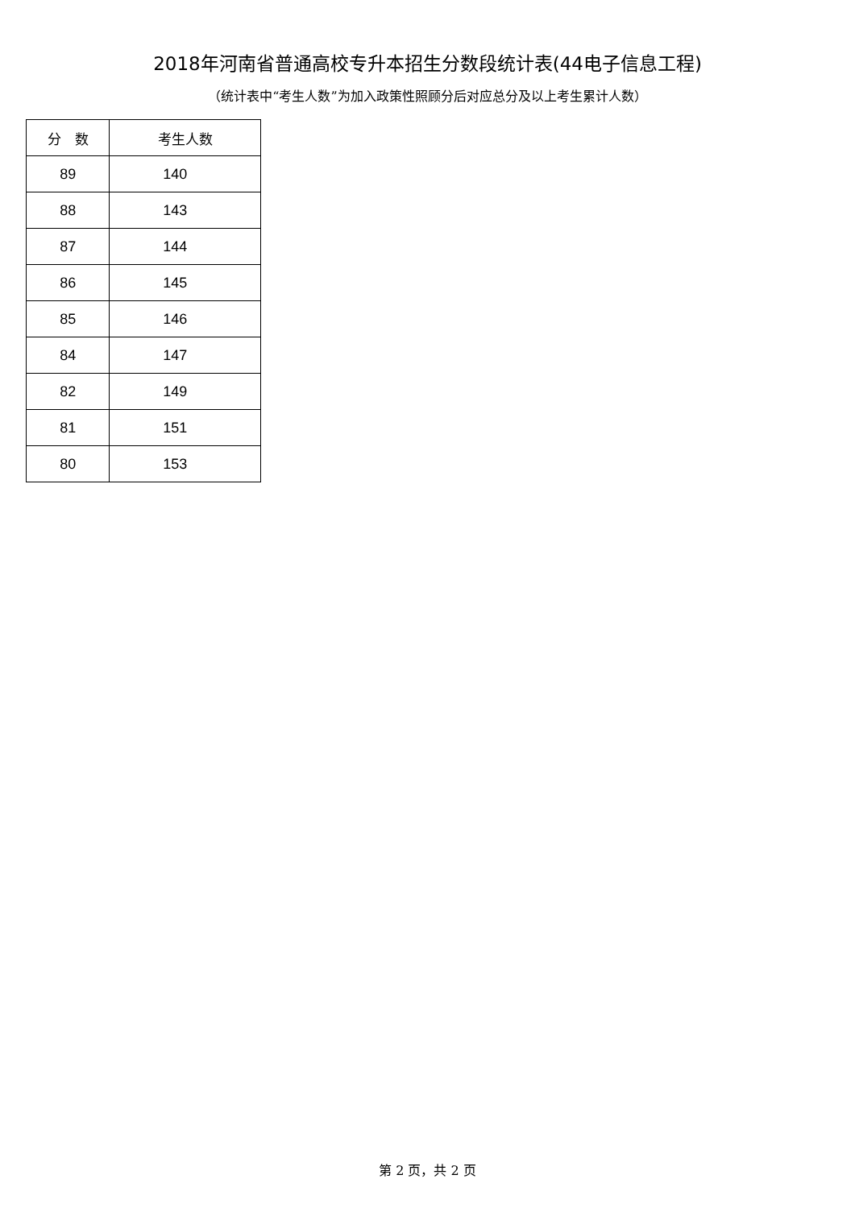2018年河南省普通高校专升本招生分数段统计表(44电子信息工程)
（统计表中“考生人数”为加入政策性照顾分后对应总分及以上考生累计人数）
| 分 数 | 考生人数 |
| --- | --- |
| 89 | 140 |
| 88 | 143 |
| 87 | 144 |
| 86 | 145 |
| 85 | 146 |
| 84 | 147 |
| 82 | 149 |
| 81 | 151 |
| 80 | 153 |
第 2 页，共 2 页